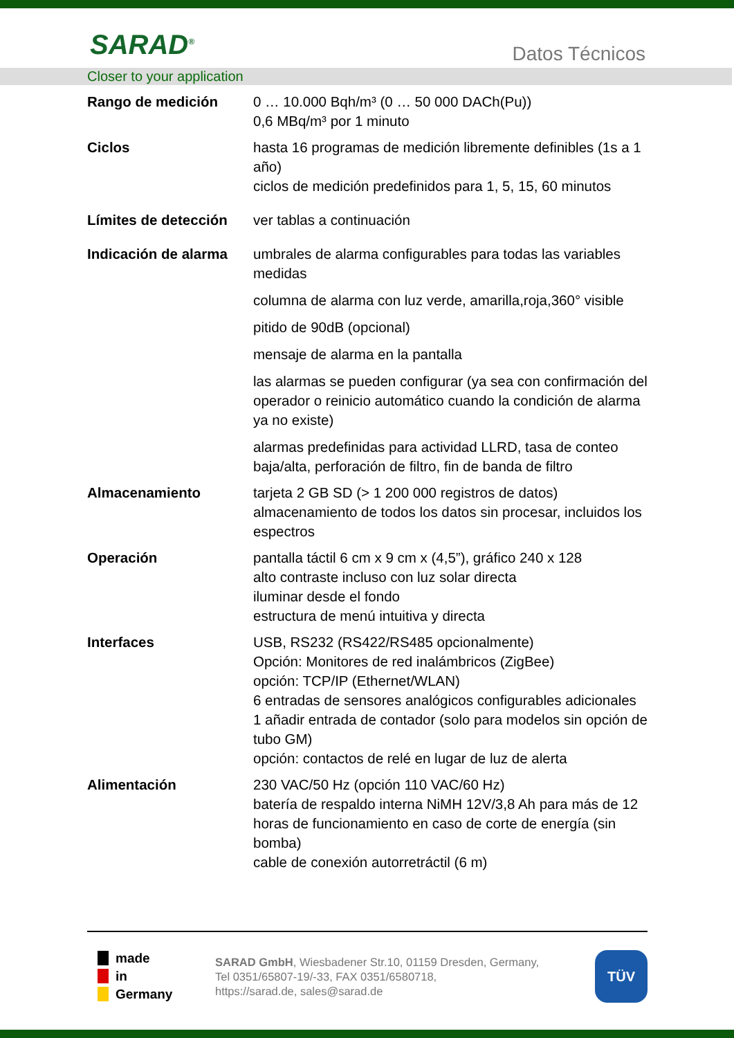SARAD<sup>®</sup> Datos Técnicos
Closer to your application
| Rango de medición | 0 … 10.000 Bqh/m³ (0 … 50 000 DACh(Pu)) 0,6 MBq/m³ por 1 minuto |
| Ciclos | hasta 16 programas de medición libremente definibles (1s a 1 año) ciclos de medición predefinidos para 1, 5, 15, 60 minutos |
| Límites de detección | ver tablas a continuación |
| Indicación de alarma | umbrales de alarma configurables para todas las variables medidas columna de alarma con luz verde, amarilla,roja,360° visible pitido de 90dB (opcional) mensaje de alarma en la pantalla las alarmas se pueden configurar (ya sea con confirmación del operador o reinicio automático cuando la condición de alarma ya no existe) alarmas predefinidas para actividad LLRD, tasa de conteo baja/alta, perforación de filtro, fin de banda de filtro |
| Almacenamiento | tarjeta 2 GB SD (> 1 200 000 registros de datos) almacenamiento de todos los datos sin procesar, incluidos los espectros |
| Operación | pantalla táctil 6 cm x 9 cm x (4,5”), gráfico 240 x 128 alto contraste incluso con luz solar directa iluminar desde el fondo estructura de menú intuitiva y directa |
| Interfaces | USB, RS232 (RS422/RS485 opcionalmente) Opción: Monitores de red inalámbricos (ZigBee) opción: TCP/IP (Ethernet/WLAN) 6 entradas de sensores analógicos configurables adicionales 1 añadir entrada de contador (solo para modelos sin opción de tubo GM) opción: contactos de relé en lugar de luz de alerta |
| Alimentación | 230 VAC/50 Hz (opción 110 VAC/60 Hz) batería de respaldo interna NiMH 12V/3,8 Ah para más de 12 horas de funcionamiento en caso de corte de energía (sin bomba) cable de conexión autorretráctil (6 m) |
made
in
Germany
SARAD GmbH, Wiesbadener Str.10, 01159 Dresden, Germany,
Tel 0351/65807-19/-33, FAX 0351/6580718,
https://sarad.de, sales@sarad.de
TÜV